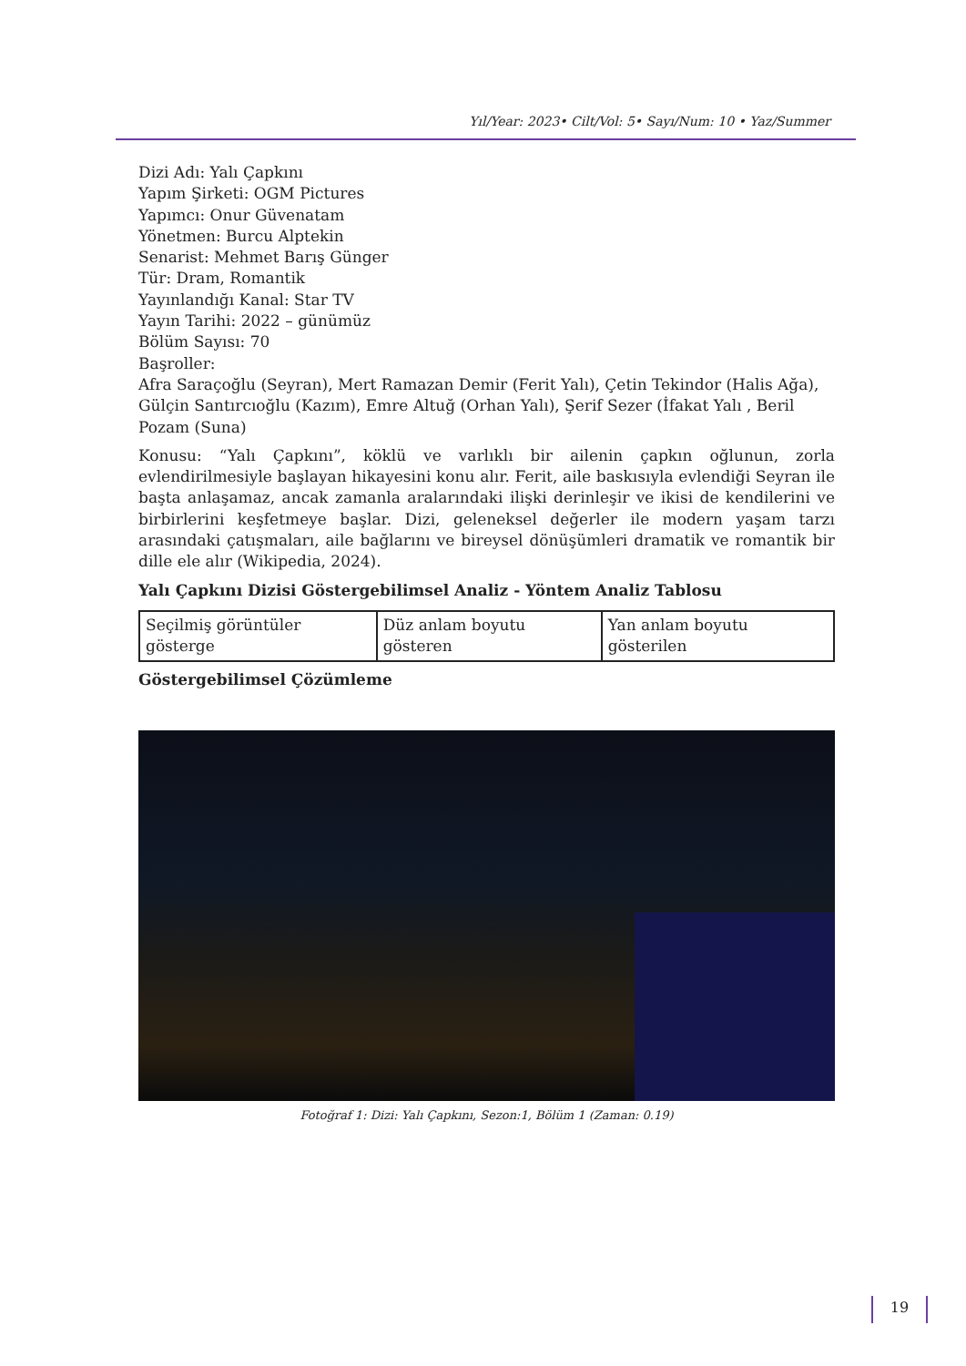Yıl/Year: 2023• Cilt/Vol: 5• Sayı/Num: 10 • Yaz/Summer
Dizi Adı: Yalı Çapkını
Yapım Şirketi: OGM Pictures
Yapımcı: Onur Güvenatam
Yönetmen: Burcu Alptekin
Senarist: Mehmet Barış Günger
Tür: Dram, Romantik
Yayınlandığı Kanal: Star TV
Yayın Tarihi: 2022 – günümüz
Bölüm Sayısı: 70
Başroller:
Afra Saraçoğlu (Seyran), Mert Ramazan Demir (Ferit Yalı), Çetin Tekindor (Halis Ağa), Gülçin Santırcıoğlu (Kazım), Emre Altuğ (Orhan Yalı), Şerif Sezer (İfakat Yalı , Beril Pozam (Suna)
Konusu: “Yalı Çapkını”, köklü ve varlıklı bir ailenin çapkın oğlunun, zorla evlendirilmesiyle başlayan hikayesini konu alır. Ferit, aile baskısıyla evlendiği Seyran ile başta anlaşamaz, ancak zamanla aralarındaki ilişki derinleşir ve ikisi de kendilerini ve birbirlerini keşfetmeye başlar. Dizi, geleneksel değerler ile modern yaşam tarzı arasındaki çatışmaları, aile bağlarını ve bireysel dönüşümleri dramatik ve romantik bir dille ele alır (Wikipedia, 2024).
Yalı Çapkını Dizisi Göstergebilimsel Analiz - Yöntem Analiz Tablosu
| Seçilmiş görüntüler gösterge | Düz anlam boyutu gösteren | Yan anlam boyutu gösterilen |
Göstergebilimsel Çözümleme
Fotoğraf 1: Dizi: Yalı Çapkını, Sezon:1, Bölüm 1 (Zaman: 0.19)
19